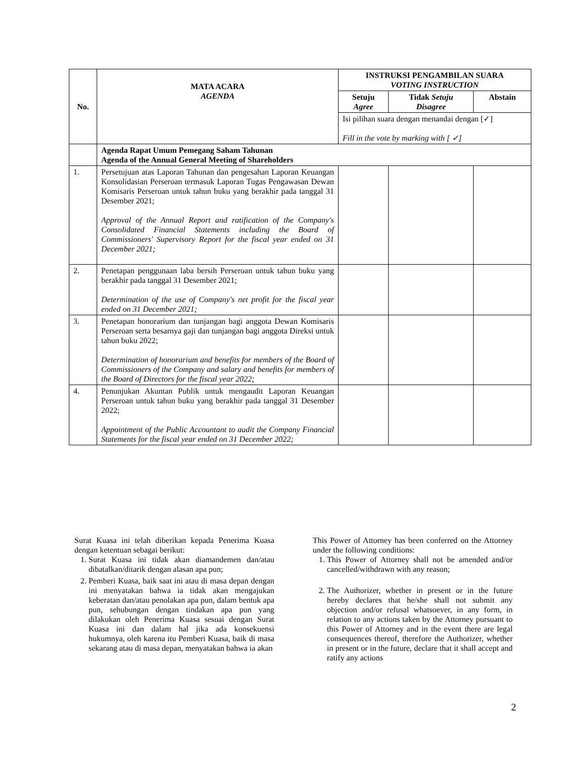| No. | MATA ACARA AGENDA | INSTRUKSI PENGAMBILAN SUARA VOTING INSTRUCTION | | |
| --- | --- | --- | --- | --- |
| | | Setuju Agree | Tidak Setuju Disagree | Abstain |
| | | Isi pilihan suara dengan menandai dengan [✓] Fill in the vote by marking with [ ✓] | | |
| | Agenda Rapat Umum Pemegang Saham Tahunan Agenda of the Annual General Meeting of Shareholders | | | |
| 1. | Persetujuan atas Laporan Tahunan dan pengesahan Laporan Keuangan Konsolidasian Perseroan termasuk Laporan Tugas Pengawasan Dewan Komisaris Perseroan untuk tahun buku yang berakhir pada tanggal 31 Desember 2021; Approval of the Annual Report and ratification of the Company's Consolidated Financial Statements including the Board of Commissioners' Supervisory Report for the fiscal year ended on 31 December 2021; | | | |
| 2. | Penetapan penggunaan laba bersih Perseroan untuk tahun buku yang berakhir pada tanggal 31 Desember 2021; Determination of the use of Company's net profit for the fiscal year ended on 31 December 2021; | | | |
| 3. | Penetapan honorarium dan tunjangan bagi anggota Dewan Komisaris Perseroan serta besarnya gaji dan tunjangan bagi anggota Direksi untuk tahun buku 2022; Determination of honorarium and benefits for members of the Board of Commissioners of the Company and salary and benefits for members of the Board of Directors for the fiscal year 2022; | | | |
| 4. | Penunjukan Akuntan Publik untuk mengaudit Laporan Keuangan Perseroan untuk tahun buku yang berakhir pada tanggal 31 Desember 2022; Appointment of the Public Accountant to audit the Company Financial Statements for the fiscal year ended on 31 December 2022; | | | |
Surat Kuasa ini telah diberikan kepada Penerima Kuasa dengan ketentuan sebagai berikut:
1. Surat Kuasa ini tidak akan diamandemen dan/atau dibatalkan/ditarik dengan alasan apa pun;
2. Pemberi Kuasa, baik saat ini atau di masa depan dengan ini menyatakan bahwa ia tidak akan mengajukan keberatan dan/atau penolakan apa pun, dalam bentuk apa pun, sehubungan dengan tindakan apa pun yang dilakukan oleh Penerima Kuasa sesuai dengan Surat Kuasa ini dan dalam hal jika ada konsekuensi hukumnya, oleh karena itu Pemberi Kuasa, baik di masa sekarang atau di masa depan, menyatakan bahwa ia akan
This Power of Attorney has been conferred on the Attorney under the following conditions:
1. This Power of Attorney shall not be amended and/or cancelled/withdrawn with any reason;
2. The Authorizer, whether in present or in the future hereby declares that he/she shall not submit any objection and/or refusal whatsoever, in any form, in relation to any actions taken by the Attorney pursuant to this Power of Attorney and in the event there are legal consequences thereof, therefore the Authorizer, whether in present or in the future, declare that it shall accept and ratify any actions
2